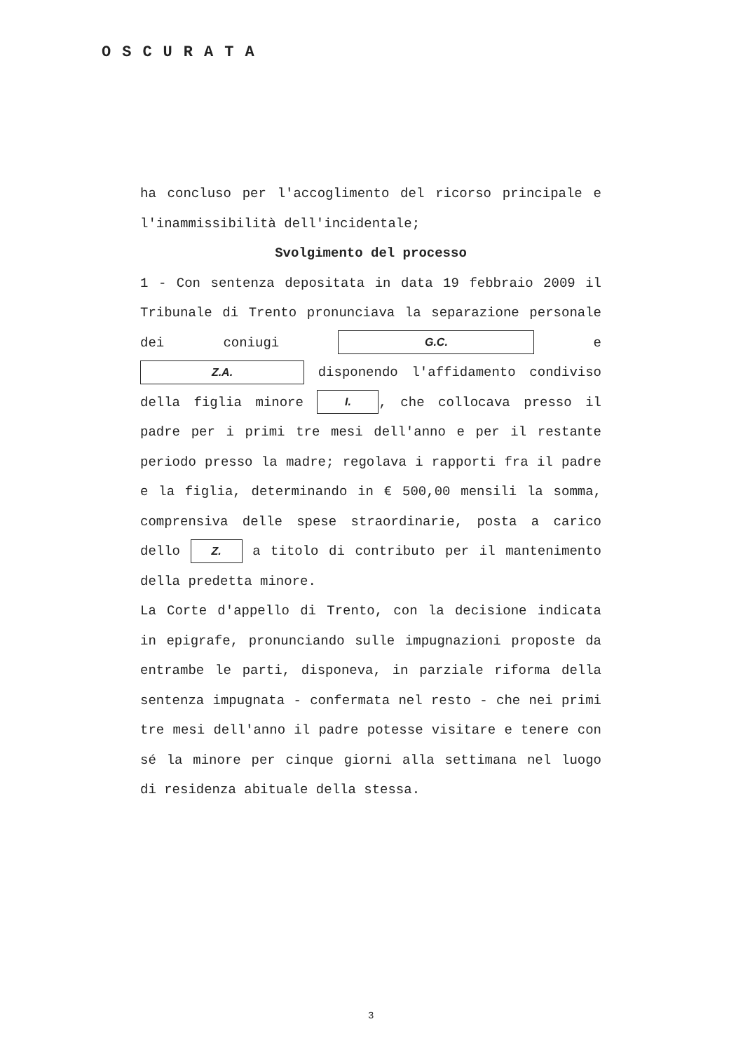OSCURATA
ha concluso per l'accoglimento del ricorso principale e l'inammissibilità dell'incidentale;
Svolgimento del processo
1 - Con sentenza depositata in data 19 febbraio 2009 il Tribunale di Trento pronunciava la separazione personale dei coniugi G.C. e Z.A. disponendo l'affidamento condiviso della figlia minore I., che collocava presso il padre per i primi tre mesi dell'anno e per il restante periodo presso la madre; regolava i rapporti fra il padre e la figlia, determinando in € 500,00 mensili la somma, comprensiva delle spese straordinarie, posta a carico dello Z. a titolo di contributo per il mantenimento della predetta minore.
La Corte d'appello di Trento, con la decisione indicata in epigrafe, pronunciando sulle impugnazioni proposte da entrambe le parti, disponeva, in parziale riforma della sentenza impugnata - confermata nel resto - che nei primi tre mesi dell'anno il padre potesse visitare e tenere con sé la minore per cinque giorni alla settimana nel luogo di residenza abituale della stessa.
3